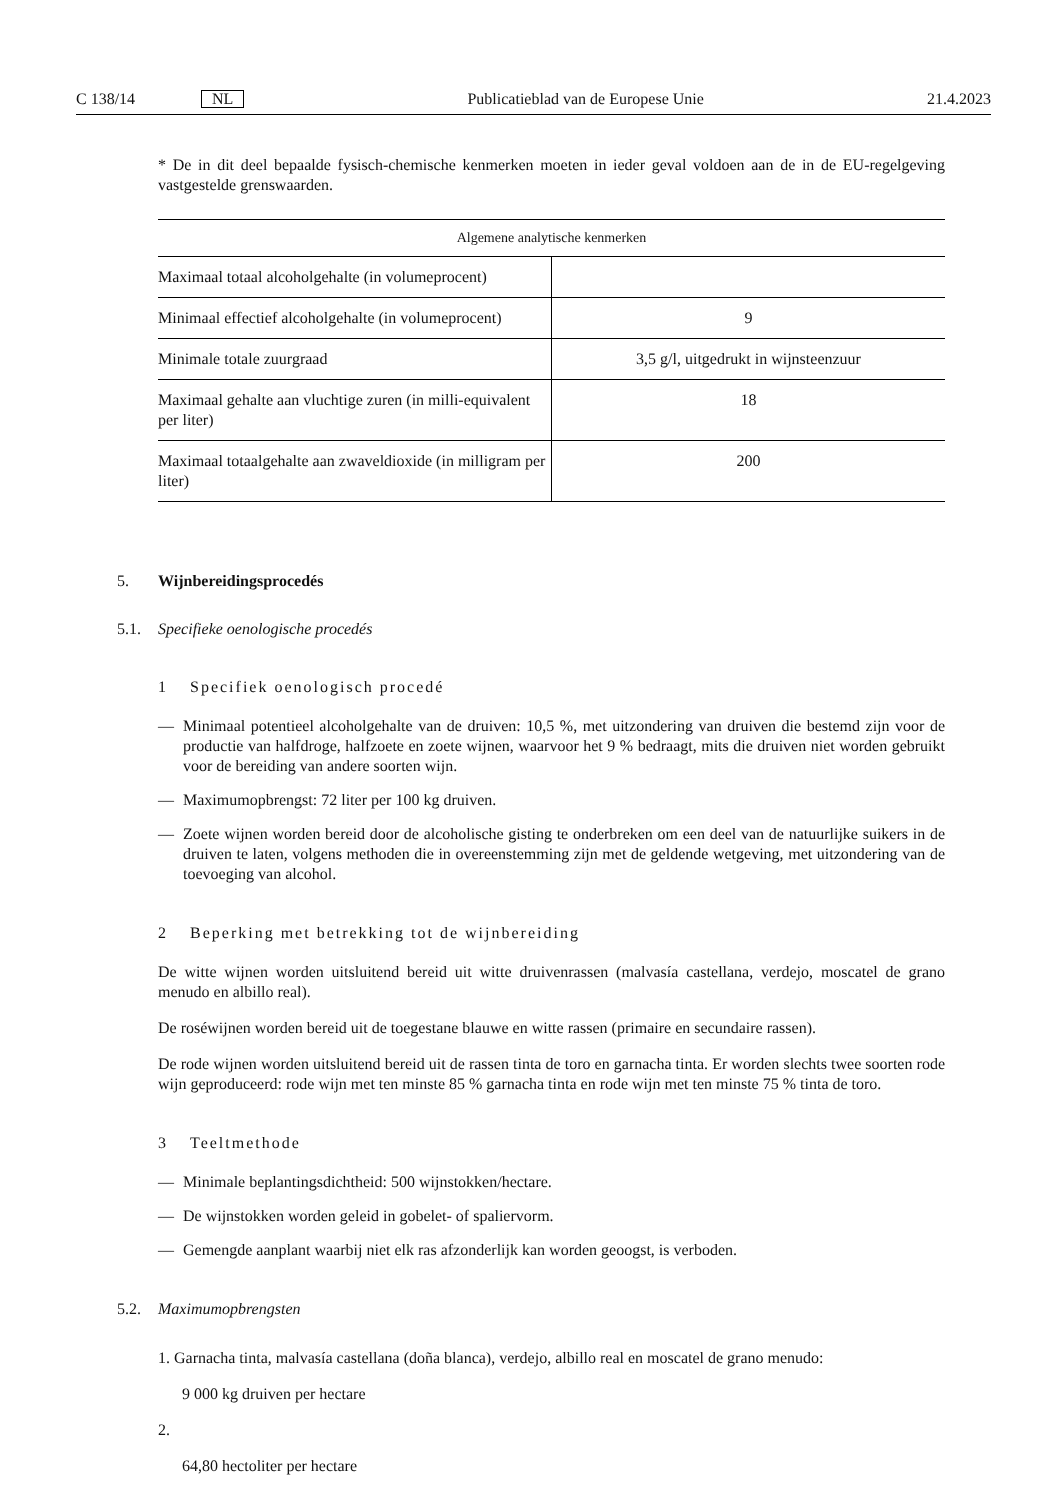C 138/14 NL Publicatieblad van de Europese Unie 21.4.2023
* De in dit deel bepaalde fysisch-chemische kenmerken moeten in ieder geval voldoen aan de in de EU-regelgeving vastgestelde grenswaarden.
| Algemene analytische kenmerken | |
| --- | --- |
| Maximaal totaal alcoholgehalte (in volumeprocent) | |
| Minimaal effectief alcoholgehalte (in volumeprocent) | 9 |
| Minimale totale zuurgraad | 3,5 g/l, uitgedrukt in wijnsteenzuur |
| Maximaal gehalte aan vluchtige zuren (in milli-equivalent per liter) | 18 |
| Maximaal totaalgehalte aan zwaveldioxide (in milligram per liter) | 200 |
5. Wijnbereidingsprocedés
5.1. Specifieke oenologische procedés
1 Specifiek oenologisch procedé
— Minimaal potentieel alcoholgehalte van de druiven: 10,5 %, met uitzondering van druiven die bestemd zijn voor de productie van halfdroge, halfzoete en zoete wijnen, waarvoor het 9 % bedraagt, mits die druiven niet worden gebruikt voor de bereiding van andere soorten wijn.
— Maximumopbrengst: 72 liter per 100 kg druiven.
— Zoete wijnen worden bereid door de alcoholische gisting te onderbreken om een deel van de natuurlijke suikers in de druiven te laten, volgens methoden die in overeenstemming zijn met de geldende wetgeving, met uitzondering van de toevoeging van alcohol.
2 Beperking met betrekking tot de wijnbereiding
De witte wijnen worden uitsluitend bereid uit witte druivenrassen (malvasía castellana, verdejo, moscatel de grano menudo en albillo real).
De roséwijnen worden bereid uit de toegestane blauwe en witte rassen (primaire en secundaire rassen).
De rode wijnen worden uitsluitend bereid uit de rassen tinta de toro en garnacha tinta. Er worden slechts twee soorten rode wijn geproduceerd: rode wijn met ten minste 85 % garnacha tinta en rode wijn met ten minste 75 % tinta de toro.
3 Teeltmethode
— Minimale beplantingsdichtheid: 500 wijnstokken/hectare.
— De wijnstokken worden geleid in gobelet- of spaliervorm.
— Gemengde aanplant waarbij niet elk ras afzonderlijk kan worden geoogst, is verboden.
5.2. Maximumopbrengsten
1. Garnacha tinta, malvasía castellana (doña blanca), verdejo, albillo real en moscatel de grano menudo:
9 000 kg druiven per hectare
2.
64,80 hectoliter per hectare